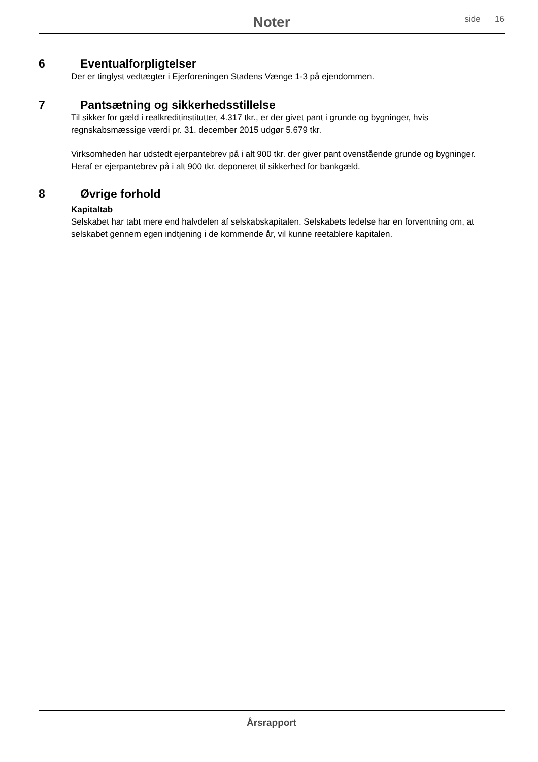Noter side 16
6 Eventualforpligtelser
Der er tinglyst vedtægter i Ejerforeningen Stadens Vænge 1-3 på ejendommen.
7 Pantsætning og sikkerhedsstillelse
Til sikker for gæld i realkreditinstitutter, 4.317 tkr., er der givet pant i grunde og bygninger, hvis regnskabsmæssige værdi pr. 31. december 2015 udgør 5.679 tkr.
Virksomheden har udstedt ejerpantebrev på i alt 900 tkr. der giver pant ovenstående grunde og bygninger. Heraf er ejerpantebrev på i alt 900 tkr. deponeret til sikkerhed for bankgæld.
8 Øvrige forhold
Kapitaltab
Selskabet har tabt mere end halvdelen af selskabskapitalen. Selskabets ledelse har en forventning om, at selskabet gennem egen indtjening i de kommende år, vil kunne reetablere kapitalen.
Årsrapport